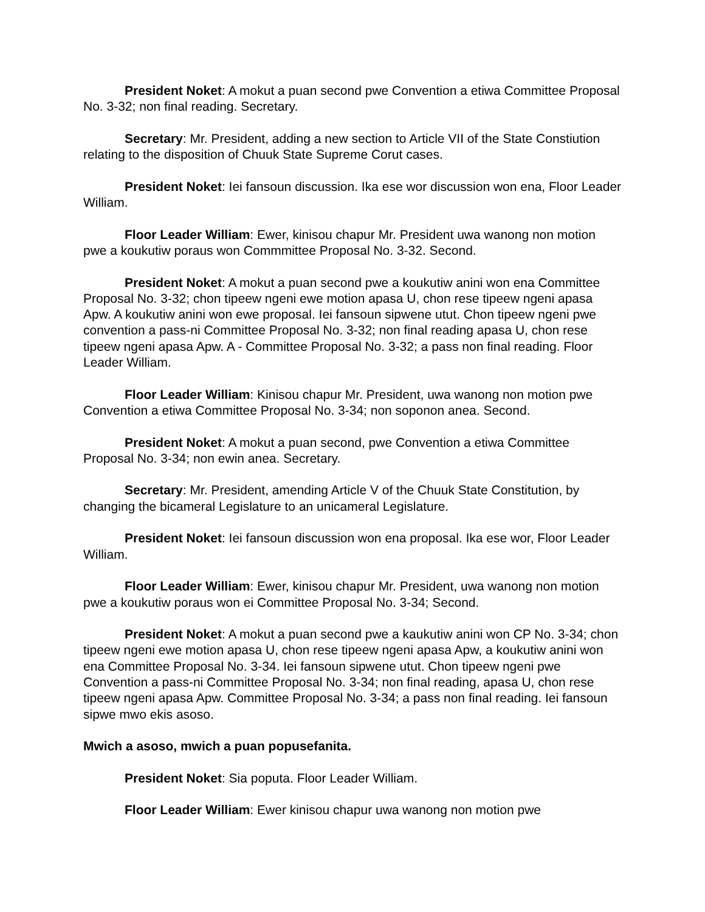President Noket: A mokut a puan second pwe Convention a etiwa Committee Proposal No. 3-32; non final reading. Secretary.
Secretary: Mr. President, adding a new section to Article VII of the State Constiution relating to the disposition of Chuuk State Supreme Corut cases.
President Noket: Iei fansoun discussion. Ika ese wor discussion won ena, Floor Leader William.
Floor Leader William: Ewer, kinisou chapur Mr. President uwa wanong non motion pwe a koukutiw poraus won Commmittee Proposal No. 3-32. Second.
President Noket: A mokut a puan second pwe a koukutiw anini won ena Committee Proposal No. 3-32; chon tipeew ngeni ewe motion apasa U, chon rese tipeew ngeni apasa Apw. A koukutiw anini won ewe proposal. Iei fansoun sipwene utut. Chon tipeew ngeni pwe convention a pass-ni Committee Proposal No. 3-32; non final reading apasa U, chon rese tipeew ngeni apasa Apw. A - Committee Proposal No. 3-32; a pass non final reading. Floor Leader William.
Floor Leader William: Kinisou chapur Mr. President, uwa wanong non motion pwe Convention a etiwa Committee Proposal No. 3-34; non soponon anea. Second.
President Noket: A mokut a puan second, pwe Convention a etiwa Committee Proposal No. 3-34; non ewin anea. Secretary.
Secretary: Mr. President, amending Article V of the Chuuk State Constitution, by changing the bicameral Legislature to an unicameral Legislature.
President Noket: Iei fansoun discussion won ena proposal. Ika ese wor, Floor Leader William.
Floor Leader William: Ewer, kinisou chapur Mr. President, uwa wanong non motion pwe a koukutiw poraus won ei Committee Proposal No. 3-34; Second.
President Noket: A mokut a puan second pwe a kaukutiw anini won CP No. 3-34; chon tipeew ngeni ewe motion apasa U, chon rese tipeew ngeni apasa Apw, a koukutiw anini won ena Committee Proposal No. 3-34. Iei fansoun sipwene utut. Chon tipeew ngeni pwe Convention a pass-ni Committee Proposal No. 3-34; non final reading, apasa U, chon rese tipeew ngeni apasa Apw. Committee Proposal No. 3-34; a pass non final reading. Iei fansoun sipwe mwo ekis asoso.
Mwich a asoso, mwich a puan popusefanita.
President Noket: Sia poputa. Floor Leader William.
Floor Leader William: Ewer kinisou chapur uwa wanong non motion pwe